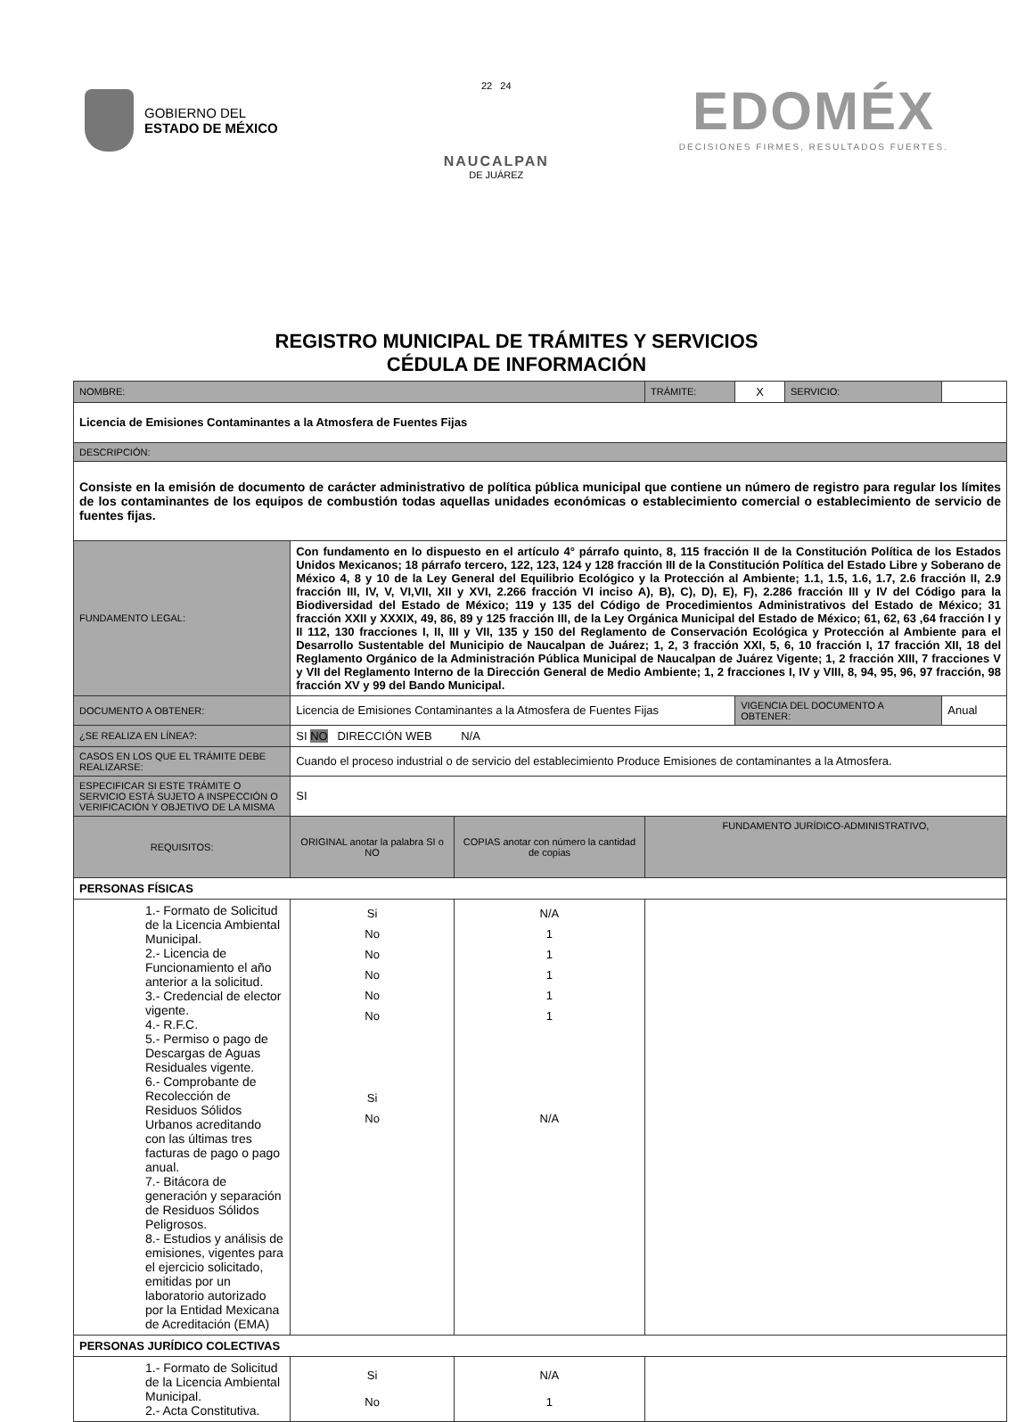GOBIERNO DEL
ESTADO DE MÉXICO
22 24
NAUCALPAN
DE JUÁREZ
EDOMÉX
DECISIONES FIRMES, RESULTADOS FUERTES.
REGISTRO MUNICIPAL DE TRÁMITES Y SERVICIOS
CÉDULA DE INFORMACIÓN
| NOMBRE: | | | | | TRÁMITE: | X | SERVICIO: | |
| Licencia de Emisiones Contaminantes a la Atmosfera de Fuentes Fijas | | | | | | | | |
| DESCRIPCIÓN: | | | | | | | | |
| Consiste en la emisión de documento de carácter administrativo de política pública municipal que contiene un número de registro para regular los límites de los contaminantes de los equipos de combustión todas aquellas unidades económicas o establecimiento comercial o establecimiento de servicio de fuentes fijas. | | | | | | | | |
| FUNDAMENTO LEGAL: | Con fundamento en lo dispuesto en el artículo 4° párrafo quinto, 8, 115 fracción II de la Constitución Política de los Estados Unidos Mexicanos; 18 párrafo tercero, 122, 123, 124 y 128 fracción III de la Constitución Política del Estado Libre y Soberano de México 4, 8 y 10 de la Ley General del Equilibrio Ecológico y la Protección al Ambiente; 1.1, 1.5, 1.6, 1.7, 2.6 fracción II, 2.9 fracción III, IV, V, VI,VII, XII y XVI, 2.266 fracción VI inciso A), B), C), D), E), F), 2.286 fracción III y IV del Código para la Biodiversidad del Estado de México; 119 y 135 del Código de Procedimientos Administrativos del Estado de México; 31 fracción XXII y XXXIX, 49, 86, 89 y 125 fracción III, de la Ley Orgánica Municipal del Estado de México; 61, 62, 63 ,64 fracción I y II 112, 130 fracciones I, II, III y VII, 135 y 150 del Reglamento de Conservación Ecológica y Protección al Ambiente para el Desarrollo Sustentable del Municipio de Naucalpan de Juárez; 1, 2, 3 fracción XXI, 5, 6, 10 fracción I, 17 fracción XII, 18 del Reglamento Orgánico de la Administración Pública Municipal de Naucalpan de Juárez Vigente; 1, 2 fracción XIII, 7 fracciones V y VII del Reglamento Interno de la Dirección General de Medio Ambiente; 1, 2 fracciones I, IV y VIII, 8, 94, 95, 96, 97 fracción, 98 fracción XV y 99 del Bando Municipal. | | | | | | | |
| DOCUMENTO A OBTENER: | Licencia de Emisiones Contaminantes a la Atmosfera de Fuentes Fijas | | | | | VIGENCIA DEL DOCUMENTO A OBTENER: | | Anual |
| ¿SE REALIZA EN LÍNEA?: | SI NO DIRECCIÓN WEB N/A | | | | | | | |
| CASOS EN LOS QUE EL TRÁMITE DEBE REALIZARSE: | | Cuando el proceso industrial o de servicio del establecimiento Produce Emisiones de contaminantes a la Atmosfera. | | | | | | |
| ESPECIFICAR SI ESTE TRÁMITE O SERVICIO ESTÁ SUJETO A INSPECCIÓN O VERIFICACIÓN Y OBJETIVO DE LA MISMA | | SI | | | | | | |
| REQUISITOS: | | | ORIGINAL anotar la palabra SI o NO | COPIAS anotar con número la cantidad de copias | FUNDAMENTO JURÍDICO-ADMINISTRATIVO, | | | |
| PERSONAS FÍSICAS | | | | | | | | |
| 1.- Formato de Solicitud de la Licencia Ambiental Municipal. 2.- Licencia de Funcionamiento el año anterior a la solicitud. 3.- Credencial de elector vigente. 4.- R.F.C. 5.- Permiso o pago de Descargas de Aguas Residuales vigente. 6.- Comprobante de Recolección de Residuos Sólidos Urbanos acreditando con las últimas tres facturas de pago o pago anual. 7.- Bitácora de generación y separación de Residuos Sólidos Peligrosos. 8.- Estudios y análisis de emisiones, vigentes para el ejercicio solicitado, emitidas por un laboratorio autorizado por la Entidad Mexicana de Acreditación (EMA) | | | Si No No No No No Si No | N/A 1 1 1 1 1 N/A | | | | |
| PERSONAS JURÍDICO COLECTIVAS | | | | | | | | |
| 1.- Formato de Solicitud de la Licencia Ambiental Municipal. 2.- Acta Constitutiva. | | | Si No | N/A 1 | | | | |